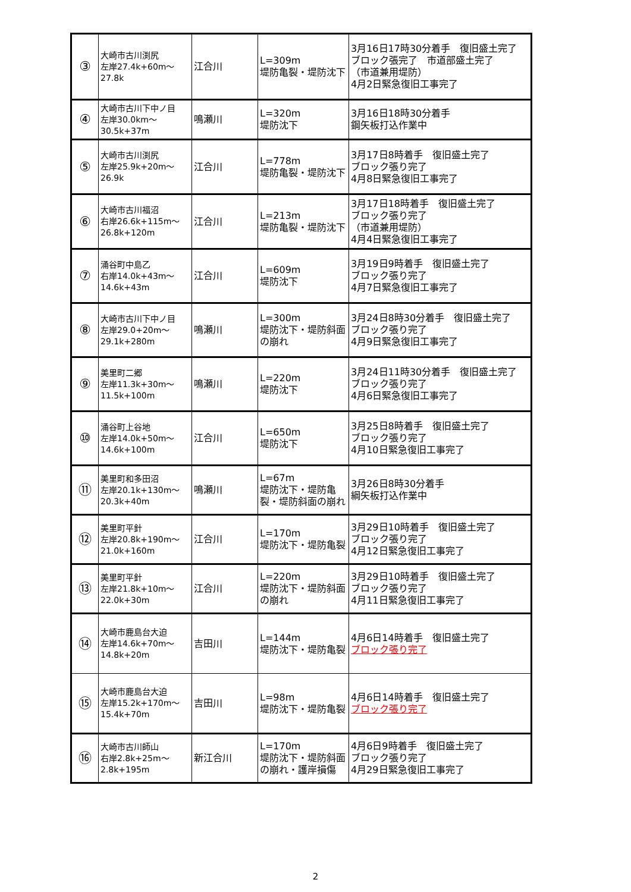| ③ | 大崎市古川渕尻 左岸27.4k+60m～ 27.8k | 江合川 | L=309m 堤防亀裂・堤防沈下 | 3月16日17時30分着手 復旧盛土完了 ブロック張完了 市道部盛土完了 （市道兼用堤防） 4月2日緊急復旧工事完了 |
| ④ | 大崎市古川下中ノ目 左岸30.0km～ 30.5k+37m | 鳴瀬川 | L=320m 堤防沈下 | 3月16日18時30分着手 鋼矢板打込作業中 |
| ⑤ | 大崎市古川渕尻 左岸25.9k+20m～ 26.9k | 江合川 | L=778m 堤防亀裂・堤防沈下 | 3月17日8時着手 復旧盛土完了 ブロック張り完了 4月8日緊急復旧工事完了 |
| ⑥ | 大崎市古川福沼 右岸26.6k+115m～ 26.8k+120m | 江合川 | L=213m 堤防亀裂・堤防沈下 | 3月17日18時着手 復旧盛土完了 ブロック張り完了 （市道兼用堤防） 4月4日緊急復旧工事完了 |
| ⑦ | 涌谷町中島乙 右岸14.0k+43m～ 14.6k+43m | 江合川 | L=609m 堤防沈下 | 3月19日9時着手 復旧盛土完了 ブロック張り完了 4月7日緊急復旧工事完了 |
| ⑧ | 大崎市古川下中ノ目 左岸29.0+20m～ 29.1k+280m | 鳴瀬川 | L=300m 堤防沈下・堤防斜面の崩れ | 3月24日8時30分着手 復旧盛土完了 ブロック張り完了 4月9日緊急復旧工事完了 |
| ⑨ | 美里町二郷 左岸11.3k+30m～ 11.5k+100m | 鳴瀬川 | L=220m 堤防沈下 | 3月24日11時30分着手 復旧盛土完了 ブロック張り完了 4月6日緊急復旧工事完了 |
| ⑩ | 涌谷町上谷地 左岸14.0k+50m～ 14.6k+100m | 江合川 | L=650m 堤防沈下 | 3月25日8時着手 復旧盛土完了 ブロック張り完了 4月10日緊急復旧工事完了 |
| ⑪ | 美里町和多田沼 左岸20.1k+130m～ 20.3k+40m | 鳴瀬川 | L=67m 堤防沈下・堤防亀裂・堤防斜面の崩れ | 3月26日8時30分着手 綱矢板打込作業中 |
| ⑫ | 美里町平針 左岸20.8k+190m～ 21.0k+160m | 江合川 | L=170m 堤防沈下・堤防亀裂 | 3月29日10時着手 復旧盛土完了 ブロック張り完了 4月12日緊急復旧工事完了 |
| ⑬ | 美里町平針 左岸21.8k+10m～ 22.0k+30m | 江合川 | L=220m 堤防沈下・堤防斜面の崩れ | 3月29日10時着手 復旧盛土完了 ブロック張り完了 4月11日緊急復旧工事完了 |
| ⑭ | 大崎市鹿島台大迫 左岸14.6k+70m～ 14.8k+20m | 吉田川 | L=144m 堤防沈下・堤防亀裂 | 4月6日14時着手 復旧盛土完了 ブロック張り完了 |
| ⑮ | 大崎市鹿島台大迫 左岸15.2k+170m～ 15.4k+70m | 吉田川 | L=98m 堤防沈下・堤防亀裂 | 4月6日14時着手 復旧盛土完了 ブロック張り完了 |
| ⑯ | 大崎市古川師山 右岸2.8k+25m～ 2.8k+195m | 新江合川 | L=170m 堤防沈下・堤防斜面の崩れ・護岸損傷 | 4月6日9時着手 復旧盛土完了 ブロック張り完了 4月29日緊急復旧工事完了 |
2